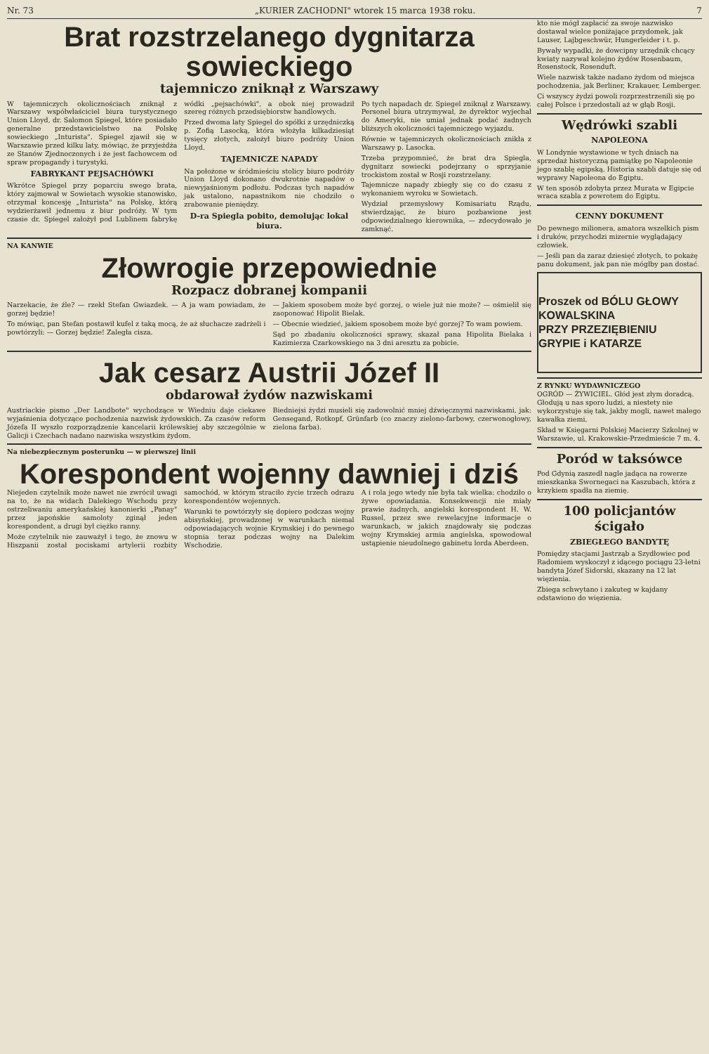Nr. 73 „KURIER ZACHODNI" wtorek 15 marca 1938 roku. 7
Brat rozstrzelanego dygnitarza sowieckiego
tajemniczo zniknął z Warszawy
W tajemniczych okolicznościach zniknął z Warszawy współwłaściciel biura turystycznego Union Lloyd, dr. Salomon Spiegel, które posiadało generalne przedstawicielstwo na Polskę sowieckiego „Inturista". Spiegel zjawił się w Warszawie przed kilku laty, mówiąc, że przyjeżdża ze Stanów Zjednoczonych i że jest fachowcem od spraw propagandy i turystyki.
FABRYKANT PEJSACHÓWKI
Wkrótce Spiegel przy poparciu swego brata, który zajmował w Sowietach wysokie stanowisko, otrzymał koncesję „Inturista" na Polskę, którą wydzierżawił jednemu z biur podróży. W tym czasie dr. Spiegel założył pod Lublinem fabrykę wódki „pejsachówki", a obok niej prowadził szereg różnych przedsiębiorstw handlowych.
Przed dwoma laty Spiegel do spółki z urzędniczką p. Zofią Lasocką, która włożyła kilkadziesiąt tysięcy złotych, założył biuro podróży Union Lloyd.
TAJEMNICZE NAPADY
Na położone w śródmieściu stolicy biuro podróży Union Lloyd dokonano dwukrotnie napadów o niewyjaśnionym podłożu. Podczas tych napadów jak ustalono, napastnikom nie chodziło o zrabowanie pieniędzy.
D-ra Spiegla pobito, demolując lokal biura.
Po tych napadach dr. Spiegel zniknął z Warszawy. Personel biura utrzymywał, że dyrektor wyjechał do Ameryki, nie umiał jednak podać żadnych bliższych okoliczności tajemniczego wyjazdu.
Równie w tajemniczych okolicznościach znikła z Warszawy p. Lasocka.
Trzeba przypomnieć, że brat dra Spiegla, dygnitarz sowiecki podejrzany o sprzyjanie trockistom został w Rosji rozstrzelany.
Tajemnicze napady zbiegły się co do czasu z wykonaniem wyroku w Sowietach.
Wydział przemysłowy Komisariatu Rządu, stwierdzając, że biuro pozbawione jest odpowiedzialnego kierownika, — zdecydowało je zamknąć.
NA KANWIE
Złowrogie przepowiednie
Rozpacz dobranej kompanii
Narzekacie, że źle? — rzekł Stefan Gwiazdek. — A ja wam powiadam, że gorzej będzie!
To mówiąc, pan Stefan postawił kufel z taką mocą, że aż słuchacze zadrżeli i powtórzyli: — Gorzej będzie! Zaległa cisza.
— Jakiem sposobem może być gorzej, o wiele już nie może? — ośmielił się zaoponować Hipolit Bielak.
— Obecnie wiedzieć, jakiem sposobem może być gorzej? To wam powiem.
Sąd po zbadaniu okoliczności sprawy, skazał pana Hipolita Bielaka i Kazimierza Czarkowskiego na 3 dni aresztu za pobicie.
Jak cesarz Austrii Józef II
obdarował żydów nazwiskami
Austriackie pismo „Der Landbote" wychodzące w Wiedniu daje ciekawe wyjaśnienia dotyczące pochodzenia nazwisk żydowskich. Za czasów reform Józefa II wyszło rozporządzenie kancelarii królewskiej aby szczególnie w Galicji i Czechach nadano nazwiska wszystkim żydom.
Biedniejsi żydzi musieli się zadowolnić mniej dźwięcznymi nazwiskami, jak: Gensegand, Rotkopf, Grünfarb (co znaczy zielono-farbowy, czerwonogłowy, zielona farba).
Na niebezpiecznym posterunku — w pierwszej linii
Korespondent wojenny dawniej i dziś
Niejeden czytelnik może nawet nie zwrócił uwagi na to, że na widach Dalekiego Wschodu przy ostrzeliwaniu amerykańskiej kanonierki „Panay" przez japońskie samoloty zginął jeden korespondent, a drugi był ciężko ranny.
Może czytelnik nie zauważył i tego, że znowu w Hiszpanii został pociskami artylerii rozbity samochód, w którym straciło życie trzech odrazu korespondentów wojennych.
Warunki te powtórzyły się dopiero podczas wojny abisyńskiej, prowadzonej w warunkach niemal odpowiadających wojnie Krymskiej i do pewnego stopnia teraz podczas wojny na Dalekim Wschodzie.
A i rola jego wtedy nie była tak wielka: chodziło o żywe opowiadania. Konsekwencji nie miały prawie żadnych, angielski korespondent H. W. Russel, przez swe rewelacyjne informacje o warunkach, w jakich znajdowały się podczas wojny Krymskiej armia angielska, spowodował ustąpienie nieudolnego gabinetu lorda Aberdeen.
kto nie mógł zapłacić za swoje nazwisko dostawał wielce poniżające przydomek, jak Lauser, Lajbgeschwür, Hungerleider i t. p.
Bywały wypadki, że dowcipny urzędnik chcący kwiaty nazywał kolejno żydów Rosenbaum, Rosenstock, Rosenduft.
Wiele nazwisk także nadano żydom od miejsca pochodzenia, jak Berliner, Krakauer, Lemberger.
Ci wszyscy żydzi powoli rozprzestrzenili się po całej Polsce i przedostali aż w głąb Rosji.
Wędrówki szabli
NAPOLEONA
W Londynie wystawione w tych dniach na sprzedaż historyczną pamiątkę po Napoleonie jego szablę egipską. Historia szabli datuje się od wyprawy Napoleona do Egiptu.
W ten sposób zdobyta przez Murata w Egipcie wraca szabla z powrotem do Egiptu.
CENNY DOKUMENT
Do pewnego milionera, amatora wszelkich pism i druków, przychodzi mizernie wyglądający człowiek.
— Jeśli pan da zaraz dziesięć złotych, to pokażę panu dokument, jak pan nie mógłby pan dostać.
Proszek od BÓLU GŁOWY
KOWALSKINA
PRZY PRZEZIĘBIENIU GRYPIE i KATARZE
Z RYNKU WYDAWNICZEGO
OGRÓD — ŻYWICIEL. Głód jest złym doradcą. Głodują u nas sporo ludzi, a niestety nie wykorzystuje się tak, jakby mogli, nawet małego kawałka ziemi.
Skład w Księgarni Polskiej Macierzy Szkolnej w Warszawie, ul. Krakowskie-Przedmieście 7 m. 4.
Poród w taksówce
Pod Gdynią zaszedł nagle jadąca na rowerze mieszkanka Swornegaci na Kaszubach, która z krzykiem spadła na ziemię.
100 policjantów ścigało
ZBIEGŁEGO BANDYTĘ
Pomiędzy stacjami Jastrząb a Szydłowiec pod Radomiem wyskoczył z idącego pociągu 23-letni bandyta Józef Sidorski, skazany na 12 lat więzienia.
Zbiega schwytano i zakuteg w kajdany odstawiono do więzienia.